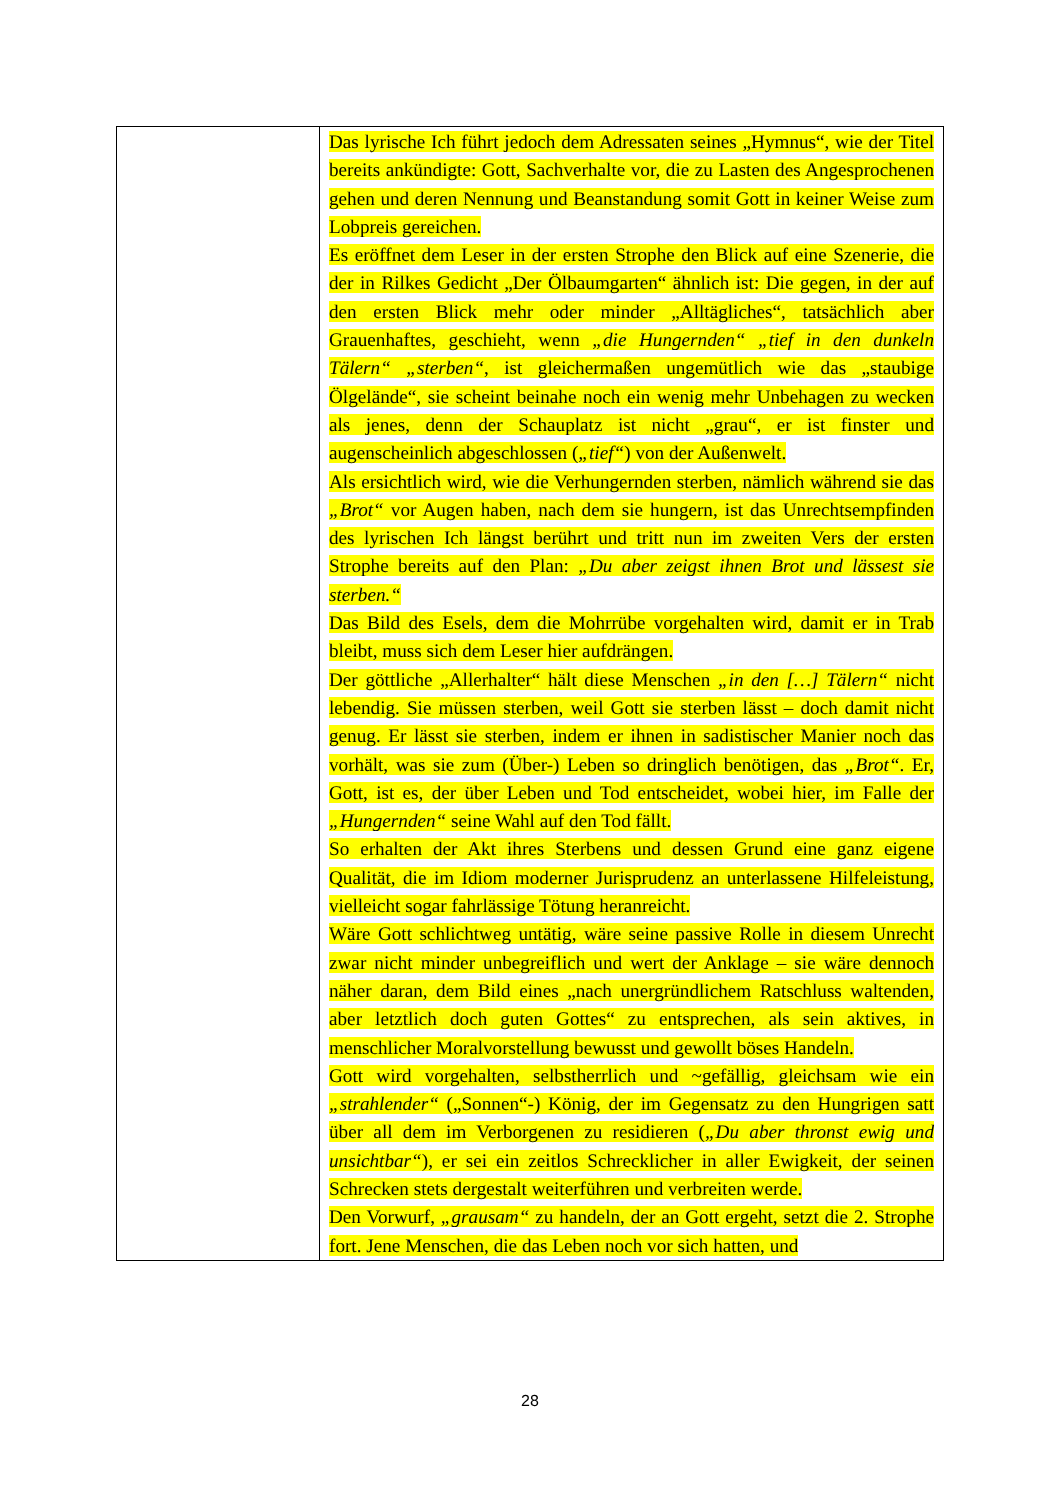| | Das lyrische Ich führt jedoch dem Adressaten seines „Hymnus“, wie der Titel bereits ankündigte: Gott, Sachverhalte vor, die zu Lasten des Angesprochenen gehen und deren Nennung und Beanstandung somit Gott in keiner Weise zum Lobpreis gereichen. Es eröffnet dem Leser in der ersten Strophe den Blick auf eine Szenerie, die der in Rilkes Gedicht „Der Ölbaumgarten“ ähnlich ist: Die gegen, in der auf den ersten Blick mehr oder minder „Alltägliches“, tatsächlich aber Grauenhaftes, geschieht, wenn „die Hungernden“ „tief in den dunkeln Tälern“ „sterben“ , ist gleichermaßen ungemütlich wie das „staubige Ölgelände“, sie scheint beinahe noch ein wenig mehr Unbehagen zu wecken als jenes, denn der Schauplatz ist nicht „grau“, er ist finster und augenscheinlich abgeschlossen ( „tief“ ) von der Außenwelt. Als ersichtlich wird, wie die Verhungernden sterben, nämlich während sie das „Brot“ vor Augen haben, nach dem sie hungern, ist das Unrechtsempfinden des lyrischen Ich längst berührt und tritt nun im zweiten Vers der ersten Strophe bereits auf den Plan: „Du aber zeigst ihnen Brot und lässest sie sterben.“ Das Bild des Esels, dem die Mohrrübe vorgehalten wird, damit er in Trab bleibt, muss sich dem Leser hier aufdrängen. Der göttliche „Allerhalter“ hält diese Menschen „in den […] Tälern“ nicht lebendig. Sie müssen sterben, weil Gott sie sterben lässt – doch damit nicht genug. Er lässt sie sterben, indem er ihnen in sadistischer Manier noch das vorhält, was sie zum (Über-) Leben so dringlich benötigen, das „Brot“ . Er, Gott, ist es, der über Leben und Tod entscheidet, wobei hier, im Falle der „Hungernden“ seine Wahl auf den Tod fällt. So erhalten der Akt ihres Sterbens und dessen Grund eine ganz eigene Qualität, die im Idiom moderner Jurisprudenz an unterlassene Hilfeleistung, vielleicht sogar fahrlässige Tötung heranreicht. Wäre Gott schlichtweg untätig, wäre seine passive Rolle in diesem Unrecht zwar nicht minder unbegreiflich und wert der Anklage – sie wäre dennoch näher daran, dem Bild eines „nach unergründlichem Ratschluss waltenden, aber letztlich doch guten Gottes“ zu entsprechen, als sein aktives, in menschlicher Moralvorstellung bewusst und gewollt böses Handeln. Gott wird vorgehalten, selbstherrlich und ~gefällig, gleichsam wie ein „strahlender“ („Sonnen“-) König, der im Gegensatz zu den Hungrigen satt über all dem im Verborgenen zu residieren ( „Du aber thronst ewig und unsichtbar“ ), er sei ein zeitlos Schrecklicher in aller Ewigkeit, der seinen Schrecken stets dergestalt weiterführen und verbreiten werde. Den Vorwurf, „grausam“ zu handeln, der an Gott ergeht, setzt die 2. Strophe fort. Jene Menschen, die das Leben noch vor sich hatten, und |
28